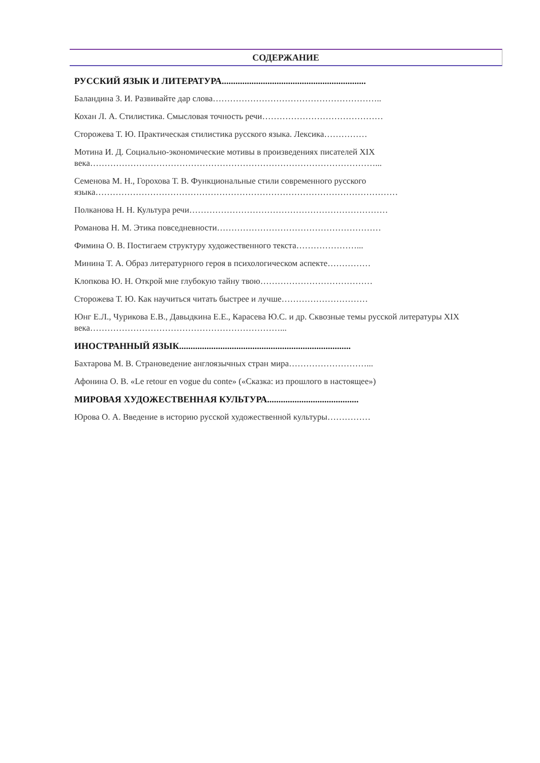СОДЕРЖАНИЕ
РУССКИЙ ЯЗЫК И ЛИТЕРАТУРА...............................................................
Баландина З. И. Развивайте дар слова…………………………………………………..
Кохан Л. А. Стилистика. Смысловая точность речи……………………………………
Сторожева Т. Ю. Практическая стилистика русского языка. Лексика……………
Мотина И. Д. Социально-экономические мотивы в произведениях писателей XIX века………………………………………………………………………………………...
Семенова М. Н., Горохова Т. В. Функциональные стили современного русского языка……………………………………………………………………………………………
Полканова Н. Н. Культура речи……………………………………………………………
Романова Н. М. Этика повседневности…………………………………………………
Фимина О. В. Постигаем структуру художественного текста…………………...
Минина Т. А. Образ литературного героя в психологическом аспекте……………
Клопкова Ю. Н. Открой мне глубокую тайну твою…………………………………
Сторожева Т. Ю. Как научиться читать быстрее и лучше…………………………
Юнг Е.Л., Чурикова Е.В., Давыдкина Е.Е., Карасева Ю.С. и др. Сквозные темы русской литературы XIX века…………………………………………………………...
ИНОСТРАННЫЙ ЯЗЫК...........................................................................
Бахтарова М. В. Страноведение англоязычных стран мира………………………...
Афонина О. В. «Le retour en vogue du conte» («Сказка: из прошлого в настоящее»)
МИРОВАЯ ХУДОЖЕСТВЕННАЯ КУЛЬТУРА........................................
Юрова О. А. Введение в историю русской художественной культуры……………